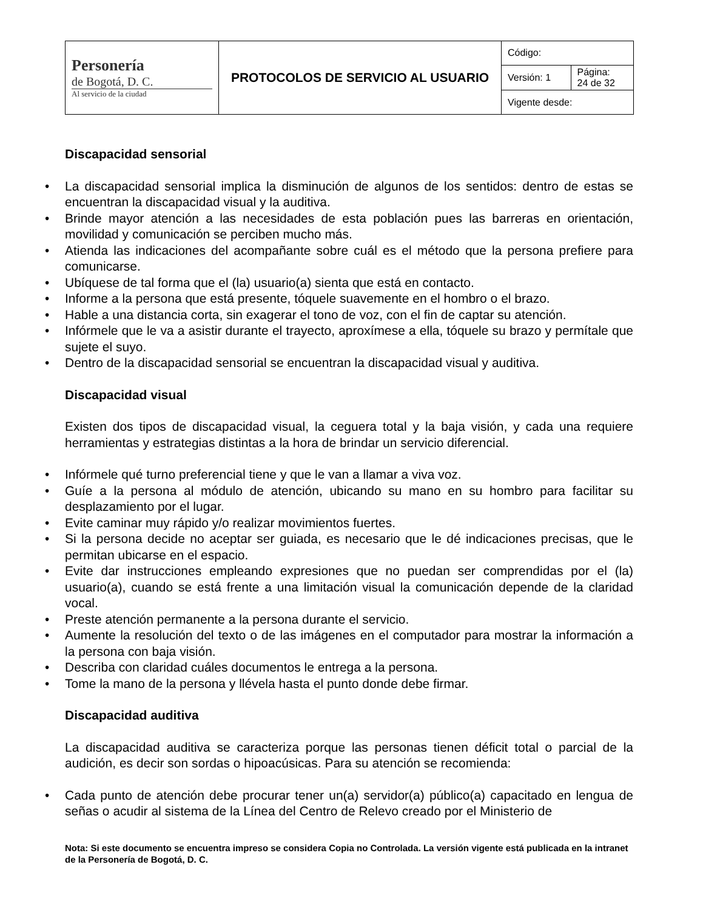| Personería de Bogotá, D. C. Al servicio de la ciudad | PROTOCOLOS DE SERVICIO AL USUARIO | Código: | |
| | | Versión: 1 | Página: 24 de 32 |
| | | Vigente desde: | |
Discapacidad sensorial
• La discapacidad sensorial implica la disminución de algunos de los sentidos: dentro de estas se encuentran la discapacidad visual y la auditiva.
• Brinde mayor atención a las necesidades de esta población pues las barreras en orientación, movilidad y comunicación se perciben mucho más.
• Atienda las indicaciones del acompañante sobre cuál es el método que la persona prefiere para comunicarse.
• Ubíquese de tal forma que el (la) usuario(a) sienta que está en contacto.
• Informe a la persona que está presente, tóquele suavemente en el hombro o el brazo.
• Hable a una distancia corta, sin exagerar el tono de voz, con el fin de captar su atención.
• Infórmele que le va a asistir durante el trayecto, aproxímese a ella, tóquele su brazo y permítale que sujete el suyo.
• Dentro de la discapacidad sensorial se encuentran la discapacidad visual y auditiva.
Discapacidad visual
Existen dos tipos de discapacidad visual, la ceguera total y la baja visión, y cada una requiere herramientas y estrategias distintas a la hora de brindar un servicio diferencial.
• Infórmele qué turno preferencial tiene y que le van a llamar a viva voz.
• Guíe a la persona al módulo de atención, ubicando su mano en su hombro para facilitar su desplazamiento por el lugar.
• Evite caminar muy rápido y/o realizar movimientos fuertes.
• Si la persona decide no aceptar ser guiada, es necesario que le dé indicaciones precisas, que le permitan ubicarse en el espacio.
• Evite dar instrucciones empleando expresiones que no puedan ser comprendidas por el (la) usuario(a), cuando se está frente a una limitación visual la comunicación depende de la claridad vocal.
• Preste atención permanente a la persona durante el servicio.
• Aumente la resolución del texto o de las imágenes en el computador para mostrar la información a la persona con baja visión.
• Describa con claridad cuáles documentos le entrega a la persona.
• Tome la mano de la persona y llévela hasta el punto donde debe firmar.
Discapacidad auditiva
La discapacidad auditiva se caracteriza porque las personas tienen déficit total o parcial de la audición, es decir son sordas o hipoacúsicas. Para su atención se recomienda:
• Cada punto de atención debe procurar tener un(a) servidor(a) público(a) capacitado en lengua de señas o acudir al sistema de la Línea del Centro de Relevo creado por el Ministerio de
Nota: Si este documento se encuentra impreso se considera Copia no Controlada. La versión vigente está publicada en la intranet de la Personería de Bogotá, D. C.